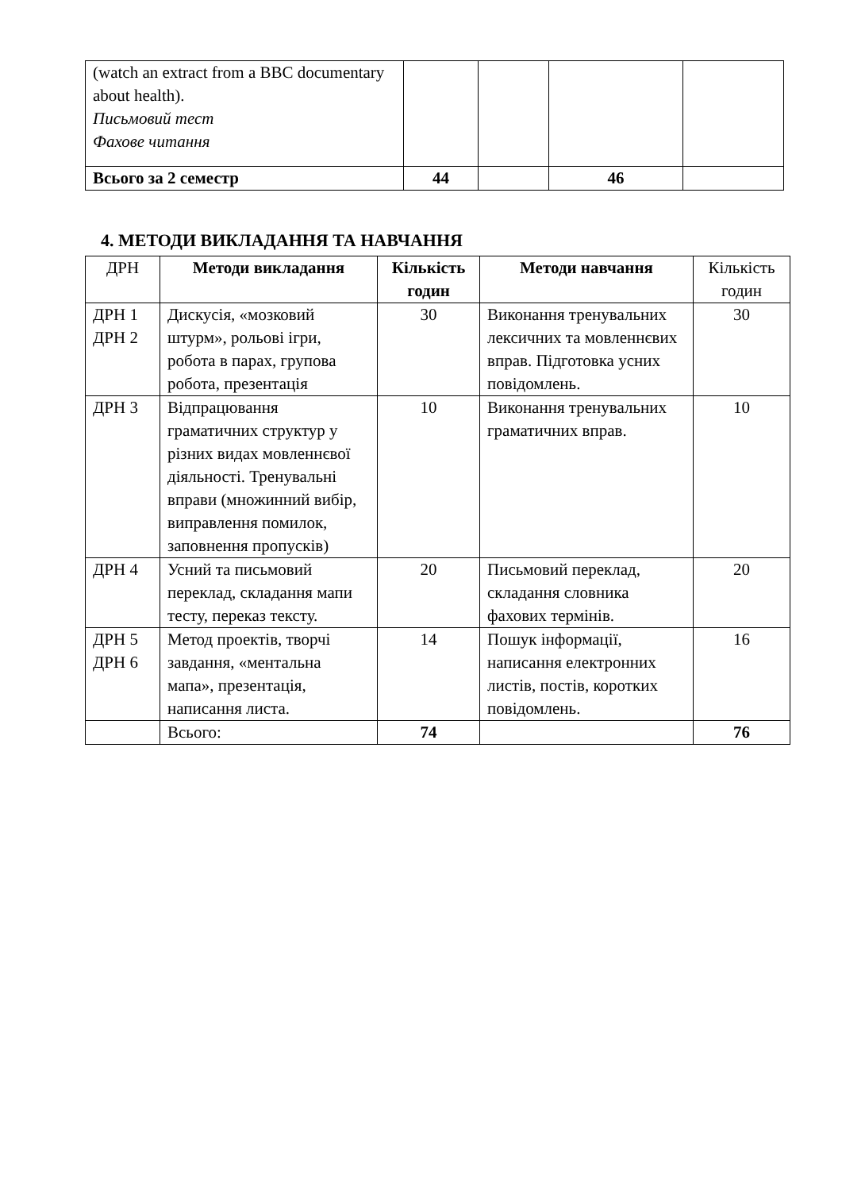| (watch an extract from a BBC documentary about health). Письмовий тест Фахове читання | | | | |
| Всього за 2 семестр | 44 | | 46 | |
4. МЕТОДИ ВИКЛАДАННЯ ТА НАВЧАННЯ
| ДРН | Методи викладання | Кількість годин | Методи навчання | Кількість годин |
| --- | --- | --- | --- | --- |
| ДРН 1 ДРН 2 | Дискусія, «мозковий штурм», рольові ігри, робота в парах, групова робота, презентація | 30 | Виконання тренувальних лексичних та мовленнєвих вправ. Підготовка усних повідомлень. | 30 |
| ДРН 3 | Відпрацювання граматичних структур у різних видах мовленнєвої діяльності. Тренувальні вправи (множинний вибір, виправлення помилок, заповнення пропусків) | 10 | Виконання тренувальних граматичних вправ. | 10 |
| ДРН 4 | Усний та письмовий переклад, складання мапи тесту, переказ тексту. | 20 | Письмовий переклад, складання словника фахових термінів. | 20 |
| ДРН 5 ДРН 6 | Метод проектів, творчі завдання, «ментальна мапа», презентація, написання листа. | 14 | Пошук інформації, написання електронних листів, постів, коротких повідомлень. | 16 |
| | Всього: | 74 | | 76 |